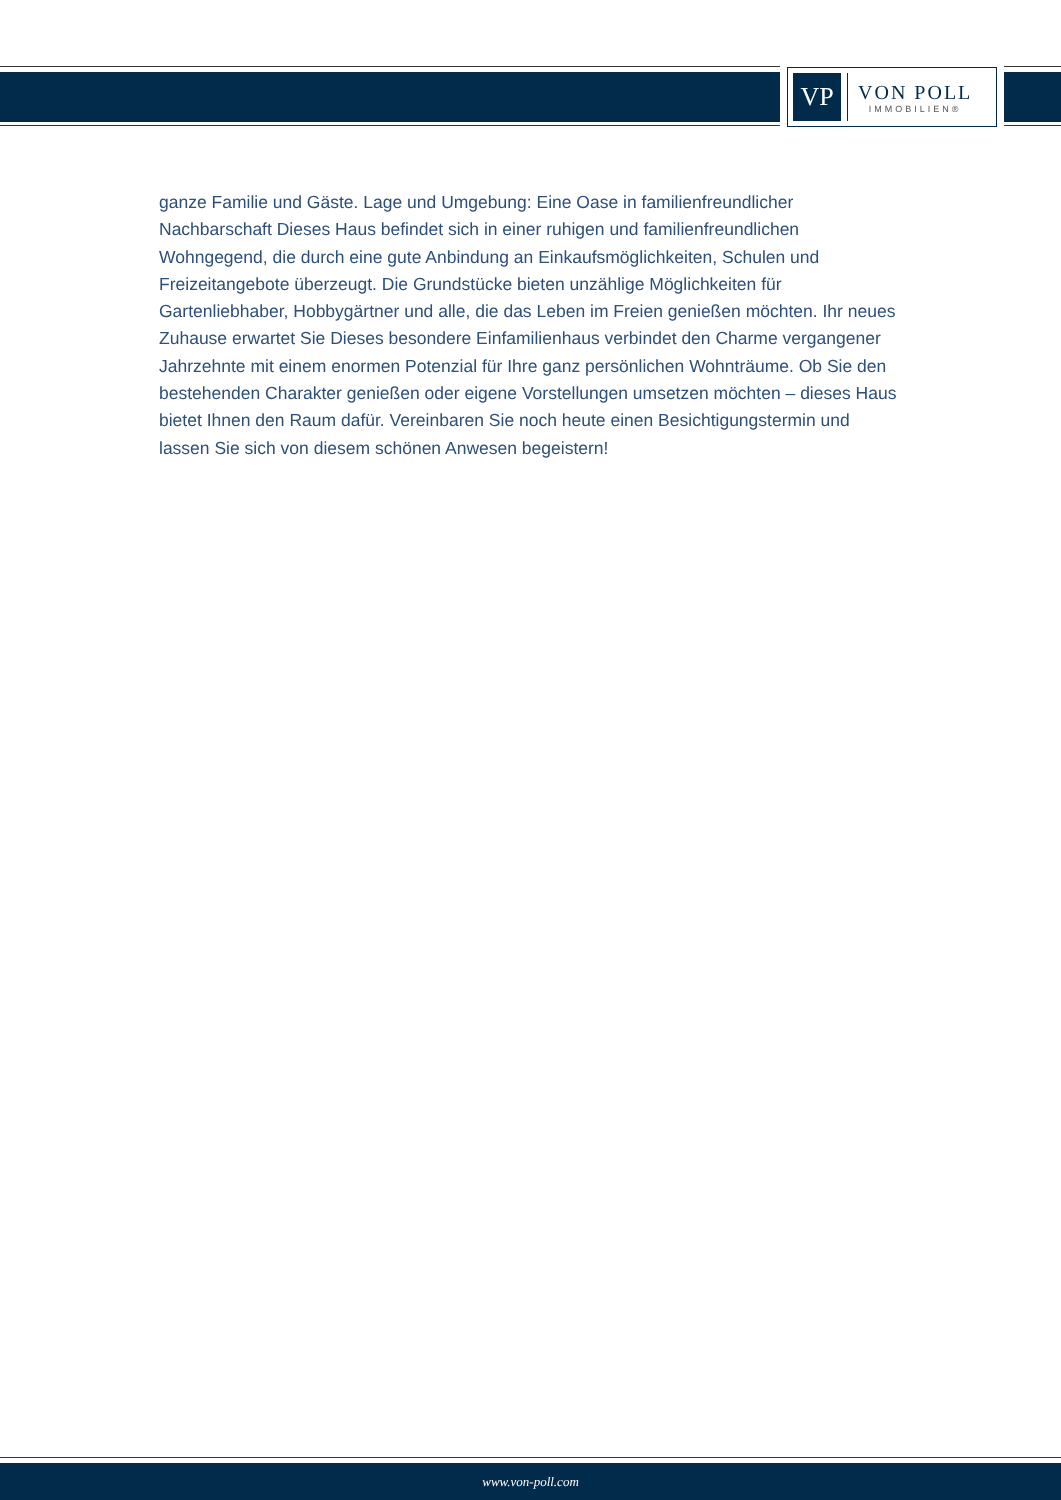VP
VON POLL
IMMOBILIEN®
ganze Familie und Gäste. Lage und Umgebung: Eine Oase in familienfreundlicher Nachbarschaft Dieses Haus befindet sich in einer ruhigen und familienfreundlichen Wohngegend, die durch eine gute Anbindung an Einkaufsmöglichkeiten, Schulen und Freizeitangebote überzeugt. Die Grundstücke bieten unzählige Möglichkeiten für Gartenliebhaber, Hobbygärtner und alle, die das Leben im Freien genießen möchten. Ihr neues Zuhause erwartet Sie Dieses besondere Einfamilienhaus verbindet den Charme vergangener Jahrzehnte mit einem enormen Potenzial für Ihre ganz persönlichen Wohnträume. Ob Sie den bestehenden Charakter genießen oder eigene Vorstellungen umsetzen möchten – dieses Haus bietet Ihnen den Raum dafür. Vereinbaren Sie noch heute einen Besichtigungstermin und lassen Sie sich von diesem schönen Anwesen begeistern!
www.von-poll.com